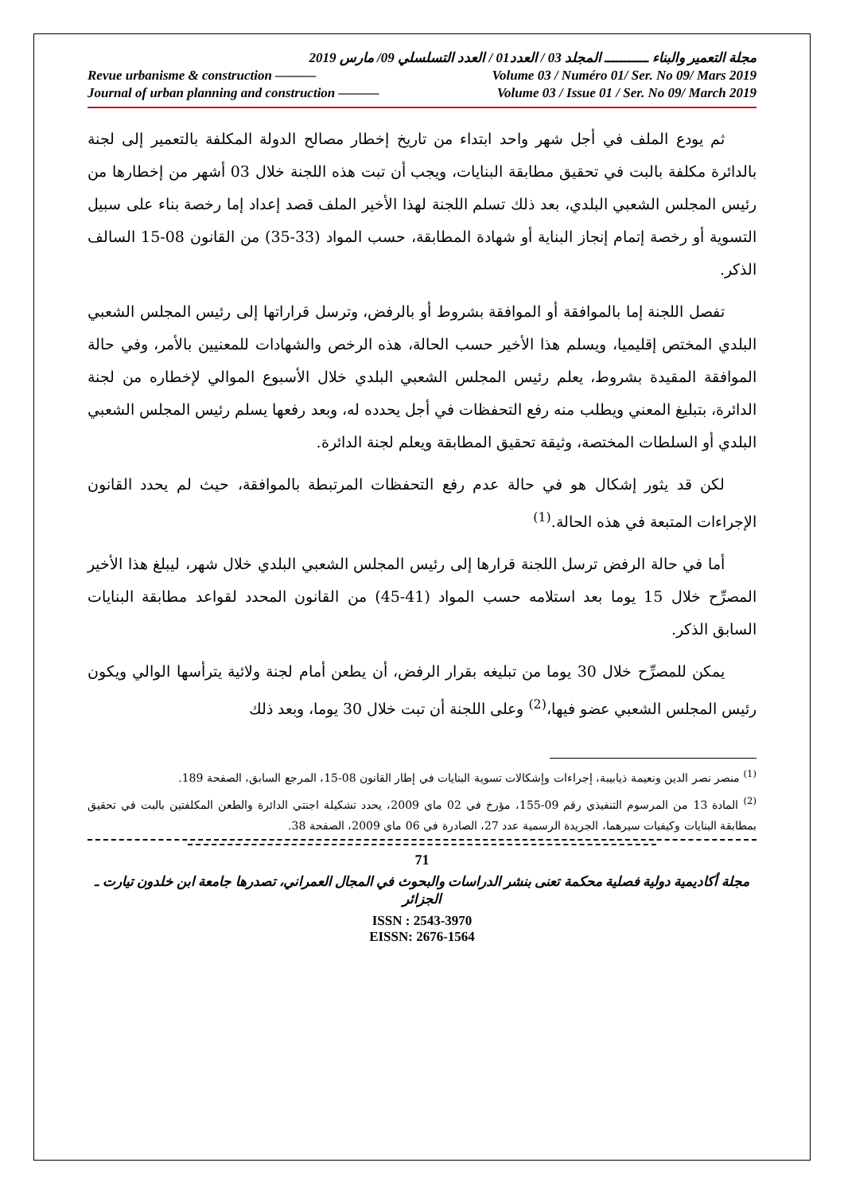مجلة التعمير والبناء ـــــــــــ المجلد 03 / العدد01 / العدد التسلسلي 09/ مارس 2019
Revue urbanisme & construction ——— Volume 03 / Numéro 01/ Ser. No 09/ Mars 2019
Journal of urban planning and construction ——— Volume 03 / Issue 01 / Ser. No 09/ March 2019
ثم يودع الملف في أجل شهر واحد ابتداء من تاريخ إخطار مصالح الدولة المكلفة بالتعمير إلى لجنة بالدائرة مكلفة بالبت في تحقيق مطابقة البنايات، ويجب أن تبت هذه اللجنة خلال 03 أشهر من إخطارها من رئيس المجلس الشعبي البلدي، بعد ذلك تسلم اللجنة لهذا الأخير الملف قصد إعداد إما رخصة بناء على سبيل التسوية أو رخصة إتمام إنجاز البناية أو شهادة المطابقة، حسب المواد (33-35) من القانون 08-15 السالف الذكر.
تفصل اللجنة إما بالموافقة أو الموافقة بشروط أو بالرفض، وترسل قراراتها إلى رئيس المجلس الشعبي البلدي المختص إقليميا، ويسلم هذا الأخير حسب الحالة، هذه الرخص والشهادات للمعنيين بالأمر، وفي حالة الموافقة المقيدة بشروط، يعلم رئيس المجلس الشعبي البلدي خلال الأسبوع الموالي لإخطاره من لجنة الدائرة، بتبليغ المعني ويطلب منه رفع التحفظات في أجل يحدده له، وبعد رفعها يسلم رئيس المجلس الشعبي البلدي أو السلطات المختصة، وثيقة تحقيق المطابقة ويعلم لجنة الدائرة.
لكن قد يثور إشكال هو في حالة عدم رفع التحفظات المرتبطة بالموافقة، حيث لم يحدد القانون الإجراءات المتبعة في هذه الحالة.<sup>(1)</sup>
أما في حالة الرفض ترسل اللجنة قرارها إلى رئيس المجلس الشعبي البلدي خلال شهر، ليبلغ هذا الأخير المصرِّح خلال 15 يوما بعد استلامه حسب المواد (41-45) من القانون المحدد لقواعد مطابقة البنايات السابق الذكر.
يمكن للمصرِّح خلال 30 يوما من تبليغه بقرار الرفض، أن يطعن أمام لجنة ولائية يترأسها الوالي ويكون رئيس المجلس الشعبي عضو فيها،<sup>(2)</sup> وعلى اللجنة أن تبت خلال 30 يوما، وبعد ذلك
<sup>(1)</sup> منصر نصر الدين ونعيمة ذيابيبة، إجراءات وإشكالات تسوية البنايات في إطار القانون 08-15، المرجع السابق، الصفحة 189.
<sup>(2)</sup> المادة 13 من المرسوم التنفيذي رقم 09-155، مؤرخ في 02 ماي 2009، يحدد تشكيلة اجنتي الدائرة والطعن المكلفتين بالبت في تحقيق بمطابقة البنايات وكيفيات سيرهما، الجريدة الرسمية عدد 27، الصادرة في 06 ماي 2009، الصفحة 38.
71
مجلة أكاديمية دولية فصلية محكمة تعنى بنشر الدراسات والبحوث في المجال العمراني، تصدرها جامعة ابن خلدون تيارت ـ الجزائر
ISSN : 2543-3970
EISSN: 2676-1564